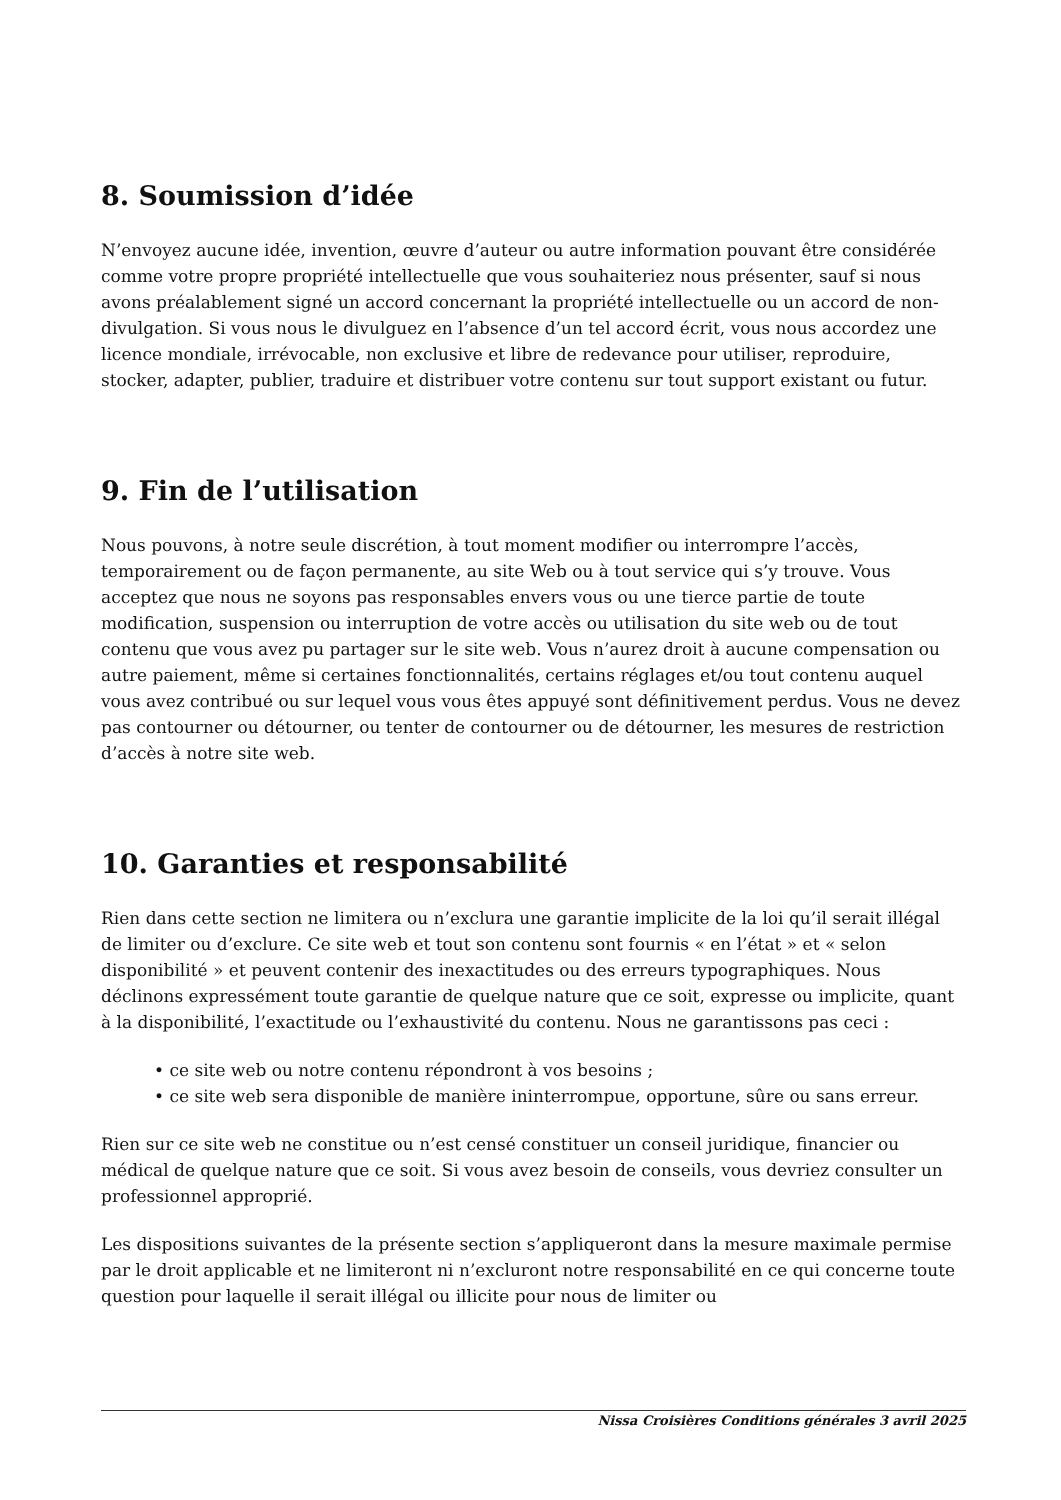8. Soumission d’idée
N’envoyez aucune idée, invention, œuvre d’auteur ou autre information pouvant être considérée comme votre propre propriété intellectuelle que vous souhaiteriez nous présenter, sauf si nous avons préalablement signé un accord concernant la propriété intellectuelle ou un accord de non-divulgation. Si vous nous le divulguez en l’absence d’un tel accord écrit, vous nous accordez une licence mondiale, irrévocable, non exclusive et libre de redevance pour utiliser, reproduire, stocker, adapter, publier, traduire et distribuer votre contenu sur tout support existant ou futur.
9. Fin de l’utilisation
Nous pouvons, à notre seule discrétion, à tout moment modifier ou interrompre l’accès, temporairement ou de façon permanente, au site Web ou à tout service qui s’y trouve. Vous acceptez que nous ne soyons pas responsables envers vous ou une tierce partie de toute modification, suspension ou interruption de votre accès ou utilisation du site web ou de tout contenu que vous avez pu partager sur le site web. Vous n’aurez droit à aucune compensation ou autre paiement, même si certaines fonctionnalités, certains réglages et/ou tout contenu auquel vous avez contribué ou sur lequel vous vous êtes appuyé sont définitivement perdus. Vous ne devez pas contourner ou détourner, ou tenter de contourner ou de détourner, les mesures de restriction d’accès à notre site web.
10. Garanties et responsabilité
Rien dans cette section ne limitera ou n’exclura une garantie implicite de la loi qu’il serait illégal de limiter ou d’exclure. Ce site web et tout son contenu sont fournis « en l’état » et « selon disponibilité » et peuvent contenir des inexactitudes ou des erreurs typographiques. Nous déclinons expressément toute garantie de quelque nature que ce soit, expresse ou implicite, quant à la disponibilité, l’exactitude ou l’exhaustivité du contenu. Nous ne garantissons pas ceci :
• ce site web ou notre contenu répondront à vos besoins ;
• ce site web sera disponible de manière ininterrompue, opportune, sûre ou sans erreur.
Rien sur ce site web ne constitue ou n’est censé constituer un conseil juridique, financier ou médical de quelque nature que ce soit. Si vous avez besoin de conseils, vous devriez consulter un professionnel approprié.
Les dispositions suivantes de la présente section s’appliqueront dans la mesure maximale permise par le droit applicable et ne limiteront ni n’excluront notre responsabilité en ce qui concerne toute question pour laquelle il serait illégal ou illicite pour nous de limiter ou
Nissa Croisières Conditions générales 3 avril 2025